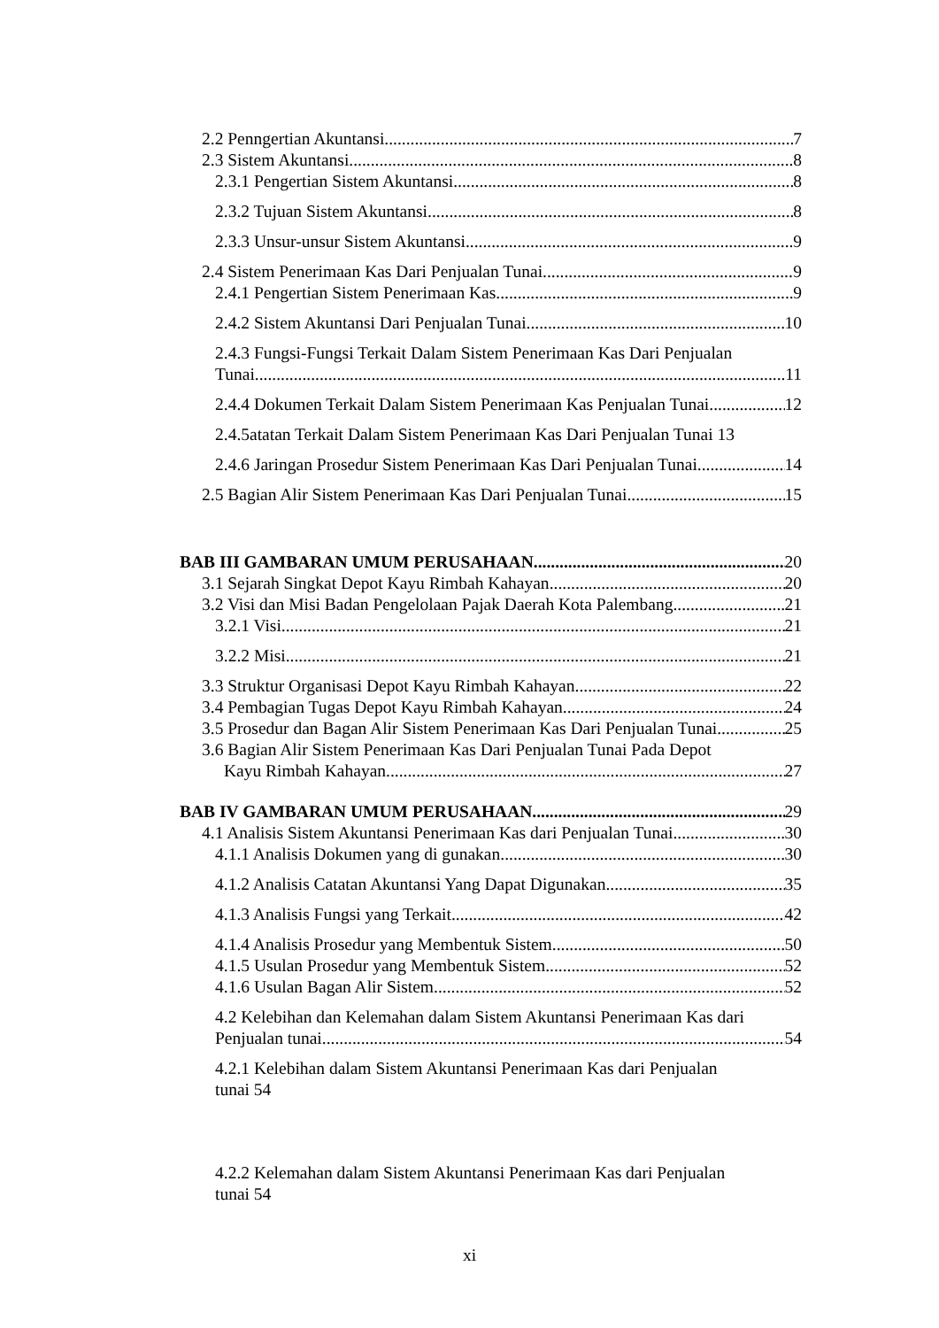2.2 Penngertian Akuntansi 7
2.3 Sistem Akuntansi. 8
2.3.1 Pengertian Sistem Akuntansi 8
2.3.2 Tujuan Sistem Akuntansi 8
2.3.3 Unsur-unsur Sistem Akuntansi 9
2.4 Sistem Penerimaan Kas Dari Penjualan Tunai 9
2.4.1 Pengertian Sistem Penerimaan Kas 9
2.4.2 Sistem Akuntansi Dari Penjualan Tunai 10
2.4.3 Fungsi-Fungsi Terkait Dalam Sistem Penerimaan Kas Dari Penjualan
Tunai 11
2.4.4 Dokumen Terkait Dalam Sistem Penerimaan Kas Penjualan Tunai 12
2.4.5atatan Terkait Dalam Sistem Penerimaan Kas Dari Penjualan Tunai 13
2.4.6 Jaringan Prosedur Sistem Penerimaan Kas Dari Penjualan Tunai 14
2.5 Bagian Alir Sistem Penerimaan Kas Dari Penjualan Tunai 15
BAB III GAMBARAN UMUM PERUSAHAAN 20
3.1 Sejarah Singkat Depot Kayu Rimbah Kahayan 20
3.2 Visi dan Misi Badan Pengelolaan Pajak Daerah Kota Palembang 21
3.2.1 Visi 21
3.2.2 Misi 21
3.3 Struktur Organisasi Depot Kayu Rimbah Kahayan 22
3.4 Pembagian Tugas Depot Kayu Rimbah Kahayan 24
3.5 Prosedur dan Bagan Alir Sistem Penerimaan Kas Dari Penjualan Tunai 25
3.6 Bagian Alir Sistem Penerimaan Kas Dari Penjualan Tunai Pada Depot
Kayu Rimbah Kahayan 27
BAB IV GAMBARAN UMUM PERUSAHAAN 29
4.1 Analisis Sistem Akuntansi Penerimaan Kas dari Penjualan Tunai 30
4.1.1 Analisis Dokumen yang di gunakan 30
4.1.2 Analisis Catatan Akuntansi Yang Dapat Digunakan 35
4.1.3 Analisis Fungsi yang Terkait 42
4.1.4 Analisis Prosedur yang Membentuk Sistem 50
4.1.5 Usulan Prosedur yang Membentuk Sistem 52
4.1.6 Usulan Bagan Alir Sistem 52
4.2 Kelebihan dan Kelemahan dalam Sistem Akuntansi Penerimaan Kas dari
Penjualan tunai 54
4.2.1 Kelebihan dalam Sistem Akuntansi Penerimaan Kas dari Penjualan
tunai 54
4.2.2 Kelemahan dalam Sistem Akuntansi Penerimaan Kas dari Penjualan
tunai 54
xi